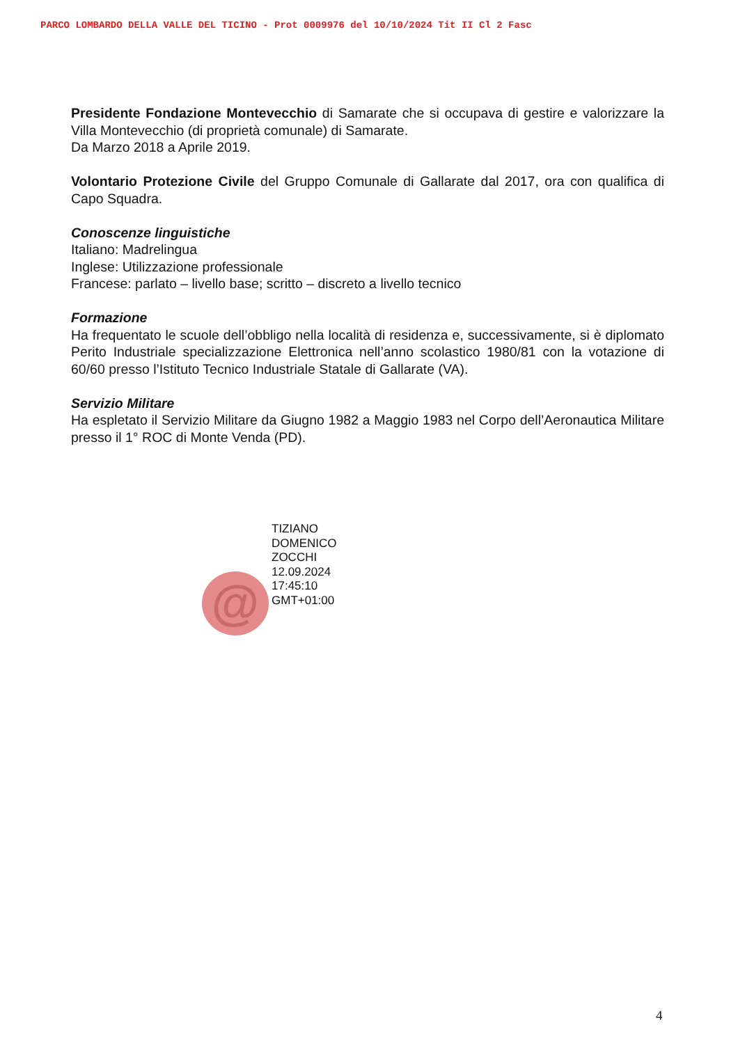PARCO LOMBARDO DELLA VALLE DEL TICINO - Prot 0009976 del 10/10/2024 Tit II Cl 2 Fasc
Presidente Fondazione Montevecchio di Samarate che si occupava di gestire e valorizzare la Villa Montevecchio (di proprietà comunale) di Samarate.
Da Marzo 2018 a Aprile 2019.
Volontario Protezione Civile del Gruppo Comunale di Gallarate dal 2017, ora con qualifica di Capo Squadra.
Conoscenze linguistiche
Italiano: Madrelingua
Inglese: Utilizzazione professionale
Francese: parlato – livello base; scritto – discreto a livello tecnico
Formazione
Ha frequentato le scuole dell’obbligo nella località di residenza e, successivamente, si è diplomato Perito Industriale specializzazione Elettronica nell’anno scolastico 1980/81 con la votazione di 60/60 presso l’Istituto Tecnico Industriale Statale di Gallarate (VA).
Servizio Militare
Ha espletato il Servizio Militare da Giugno 1982 a Maggio 1983 nel Corpo dell’Aeronautica Militare presso il 1° ROC di Monte Venda (PD).
@
TIZIANO
DOMENICO
ZOCCHI
12.09.2024
17:45:10
GMT+01:00
4